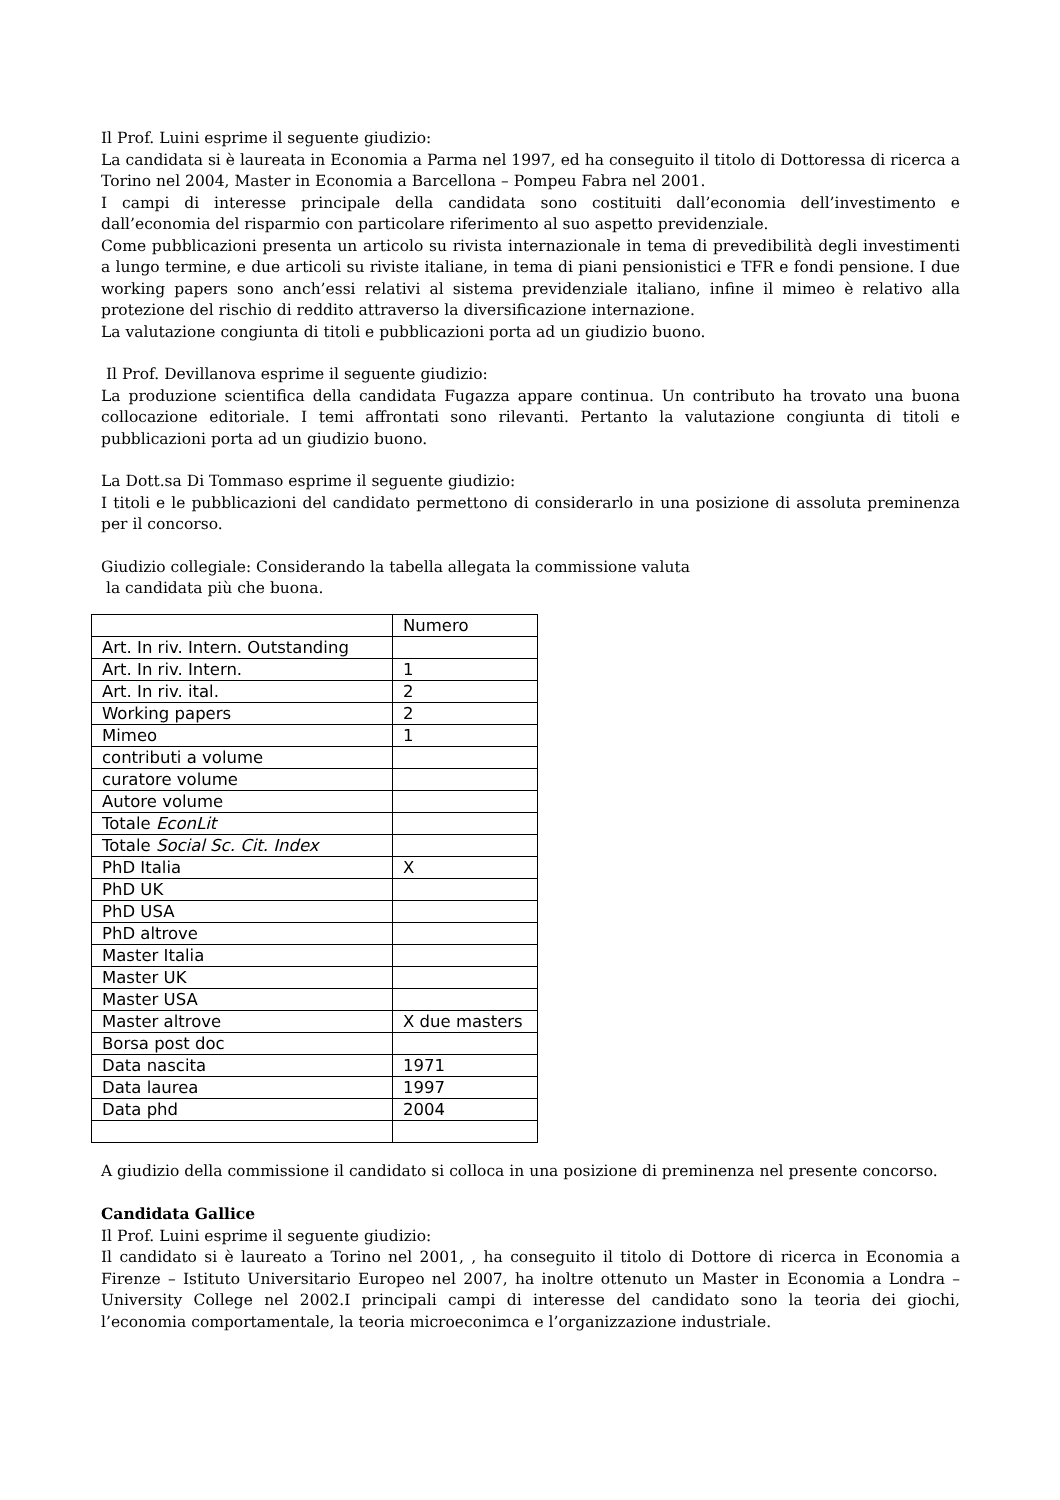Il Prof. Luini esprime il seguente giudizio:
La candidata si è laureata in Economia a Parma nel 1997, ed ha conseguito il titolo di Dottoressa di ricerca a Torino nel 2004, Master in Economia a Barcellona – Pompeu Fabra nel 2001.
I campi di interesse principale della candidata sono costituiti dall’economia dell’investimento e dall’economia del risparmio con particolare riferimento al suo aspetto previdenziale.
Come pubblicazioni presenta un articolo su rivista internazionale in tema di prevedibilità degli investimenti a lungo termine, e due articoli su riviste italiane, in tema di piani pensionistici e TFR e fondi pensione. I due working papers sono anch’essi relativi al sistema previdenziale italiano, infine il mimeo è relativo alla protezione del rischio di reddito attraverso la diversificazione internazione.
La valutazione congiunta di titoli e pubblicazioni porta ad un giudizio buono.
Il Prof. Devillanova esprime il seguente giudizio:
La produzione scientifica della candidata Fugazza appare continua. Un contributo ha trovato una buona collocazione editoriale. I temi affrontati sono rilevanti. Pertanto la valutazione congiunta di titoli e pubblicazioni porta ad un giudizio buono.
La Dott.sa Di Tommaso esprime il seguente giudizio:
I titoli e le pubblicazioni del candidato permettono di considerarlo in una posizione di assoluta preminenza per il concorso.
Giudizio collegiale: Considerando la tabella allegata la commissione valuta
la candidata più che buona.
| | Numero |
| Art. In riv. Intern. Outstanding | |
| Art. In riv. Intern. | 1 |
| Art. In riv. ital. | 2 |
| Working papers | 2 |
| Mimeo | 1 |
| contributi a volume | |
| curatore volume | |
| Autore volume | |
| Totale EconLit | |
| Totale Social Sc. Cit. Index | |
| PhD Italia | X |
| PhD UK | |
| PhD USA | |
| PhD altrove | |
| Master Italia | |
| Master UK | |
| Master USA | |
| Master altrove | X due masters |
| Borsa post doc | |
| Data nascita | 1971 |
| Data laurea | 1997 |
| Data phd | 2004 |
A giudizio della commissione il candidato si colloca in una posizione di preminenza nel presente concorso.
Candidata Gallice
Il Prof. Luini esprime il seguente giudizio:
Il candidato si è laureato a Torino nel 2001, , ha conseguito il titolo di Dottore di ricerca in Economia a Firenze – Istituto Universitario Europeo nel 2007, ha inoltre ottenuto un Master in Economia a Londra – University College nel 2002.I principali campi di interesse del candidato sono la teoria dei giochi, l’economia comportamentale, la teoria microeconimca e l’organizzazione industriale.